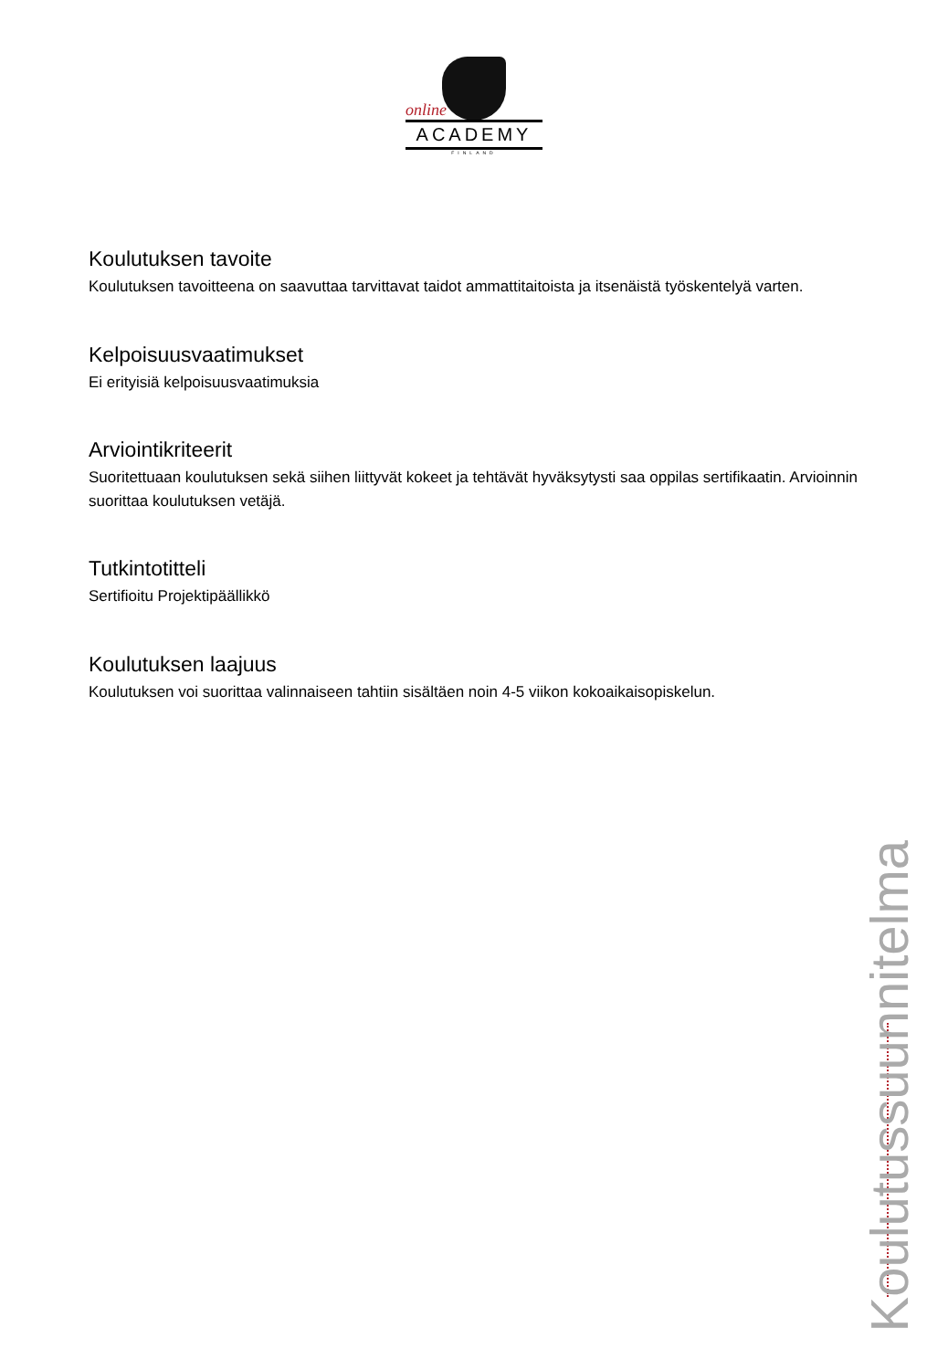online
ACADEMY
FINLAND
Koulutuksen tavoite
Koulutuksen tavoitteena on saavuttaa tarvittavat taidot ammattitaitoista ja itsenäistä työskentelyä varten.
Kelpoisuusvaatimukset
Ei erityisiä kelpoisuusvaatimuksia
Arviointikriteerit
Suoritettuaan koulutuksen sekä siihen liittyvät kokeet ja tehtävät hyväksytysti saa oppilas sertifikaatin. Arvioinnin suorittaa koulutuksen vetäjä.
Tutkintotitteli
Sertifioitu Projektipäällikkö
Koulutuksen laajuus
Koulutuksen voi suorittaa valinnaiseen tahtiin sisältäen noin 4-5 viikon kokoaikaisopiskelun.
Koulutussuunnitelma